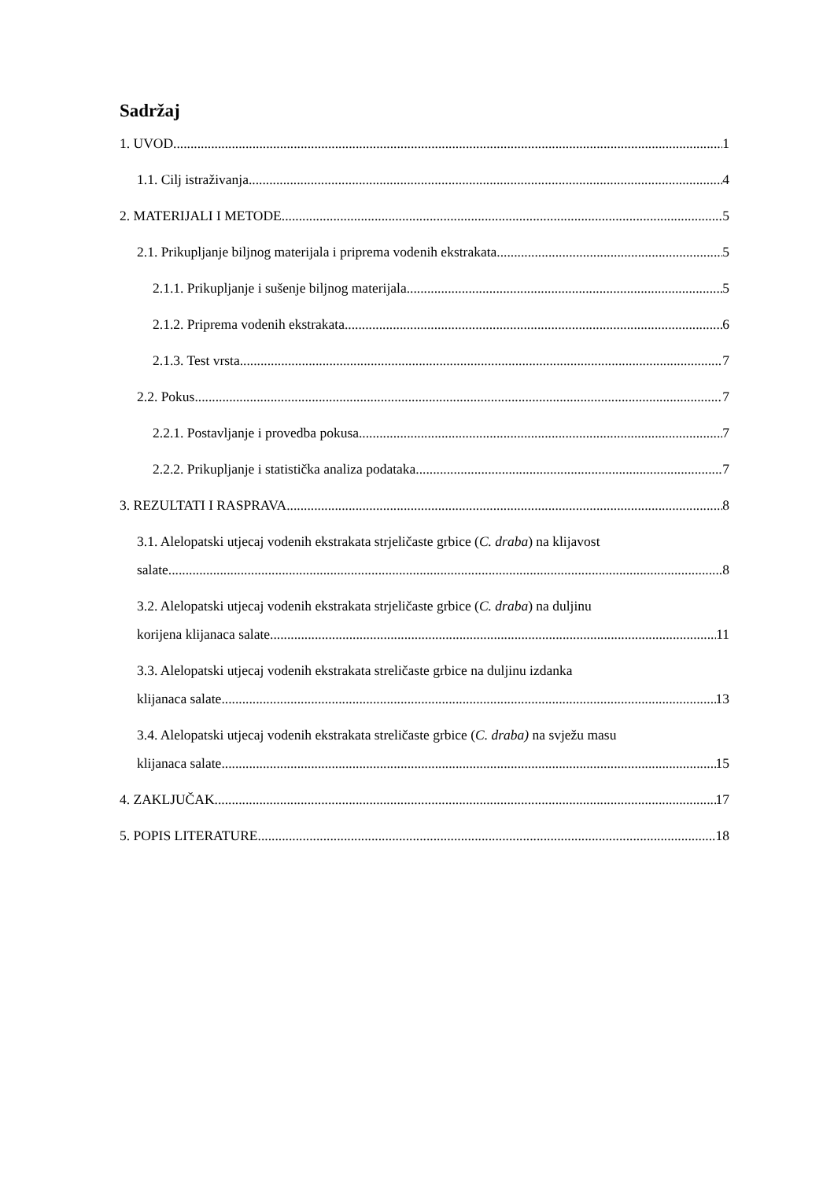Sadržaj
1. UVOD 1
1.1. Cilj istraživanja 4
2. MATERIJALI I METODE 5
2.1. Prikupljanje biljnog materijala i priprema vodenih ekstrakata 5
2.1.1. Prikupljanje i sušenje biljnog materijala 5
2.1.2. Priprema vodenih ekstrakata 6
2.1.3. Test vrsta 7
2.2. Pokus 7
2.2.1. Postavljanje i provedba pokusa 7
2.2.2. Prikupljanje i statistička analiza podataka 7
3. REZULTATI I RASPRAVA 8
3.1. Alelopatski utjecaj vodenih ekstrakata strjeličaste grbice (C. draba) na klijavost
salate 8
3.2. Alelopatski utjecaj vodenih ekstrakata strjeličaste grbice (C. draba) na duljinu
korijena klijanaca salate 11
3.3. Alelopatski utjecaj vodenih ekstrakata streličaste grbice na duljinu izdanka
klijanaca salate 13
3.4. Alelopatski utjecaj vodenih ekstrakata streličaste grbice (C. draba) na svježu masu
klijanaca salate 15
4. ZAKLJUČAK 17
5. POPIS LITERATURE 18